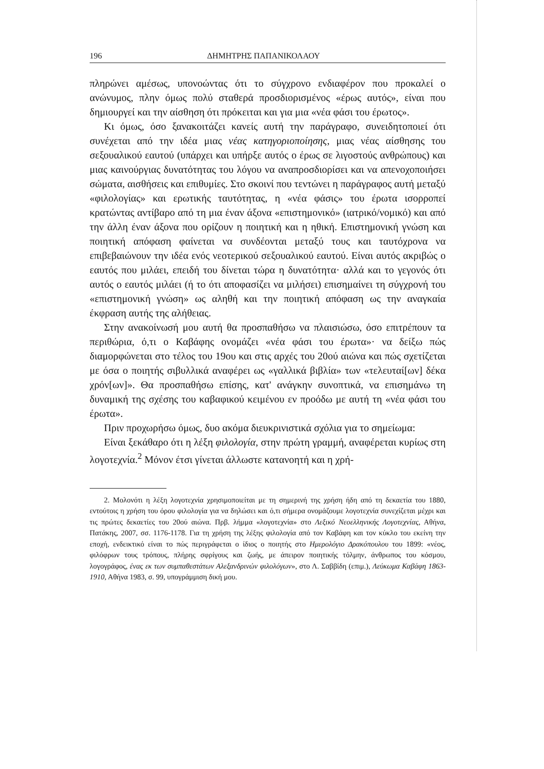196 ΔΗΜΗΤΡΗΣ ΠΑΠΑΝΙΚΟΛΑΟΥ
πληρώνει αμέσως, υπονοώντας ότι το σύγχρονο ενδιαφέρον που προκαλεί ο ανώνυμος, πλην όμως πολύ σταθερά προσδιορισμένος «έρως αυτός», είναι που δημιουργεί και την αίσθηση ότι πρόκειται και για μια «νέα φάσι του έρωτος».
Κι όμως, όσο ξανακοιτάζει κανείς αυτή την παράγραφο, συνειδητοποιεί ότι συνέχεται από την ιδέα μιας νέας κατηγοριοποίησης, μιας νέας αίσθησης του σεξουαλικού εαυτού (υπάρχει και υπήρξε αυτός ο έρως σε λιγοστούς ανθρώπους) και μιας καινούργιας δυνατότητας του λόγου να αναπροσδιορίσει και να απενοχοποιήσει σώματα, αισθήσεις και επιθυμίες. Στο σκοινί που τεντώνει η παράγραφος αυτή μεταξύ «φιλολογίας» και ερωτικής ταυτότητας, η «νέα φάσις» του έρωτα ισορροπεί κρατώντας αντίβαρο από τη μια έναν άξονα «επιστημονικό» (ιατρικό/νομικό) και από την άλλη έναν άξονα που ορίζουν η ποιητική και η ηθική. Επιστημονική γνώση και ποιητική απόφαση φαίνεται να συνδέονται μεταξύ τους και ταυτόχρονα να επιβεβαιώνουν την ιδέα ενός νεοτερικού σεξουαλικού εαυτού. Είναι αυτός ακριβώς ο εαυτός που μιλάει, επειδή του δίνεται τώρα η δυνατότητα· αλλά και το γεγονός ότι αυτός ο εαυτός μιλάει (ή το ότι αποφασίζει να μιλήσει) επισημαίνει τη σύγχρονή του «επιστημονική γνώση» ως αληθή και την ποιητική απόφαση ως την αναγκαία έκφραση αυτής της αλήθειας.
Στην ανακοίνωσή μου αυτή θα προσπαθήσω να πλαισιώσω, όσο επιτρέπουν τα περιθώρια, ό,τι ο Καβάφης ονομάζει «νέα φάσι του έρωτα»· να δείξω πώς διαμορφώνεται στο τέλος του 19ου και στις αρχές του 20ού αιώνα και πώς σχετίζεται με όσα ο ποιητής σιβυλλικά αναφέρει ως «γαλλικά βιβλία» των «τελευταί[ων] δέκα χρόν[ων]». Θα προσπαθήσω επίσης, κατ' ανάγκην συνοπτικά, να επισημάνω τη δυναμική της σχέσης του καβαφικού κειμένου εν προόδω με αυτή τη «νέα φάσι του έρωτα».
Πριν προχωρήσω όμως, δυο ακόμα διευκρινιστικά σχόλια για το σημείωμα:
Είναι ξεκάθαρο ότι η λέξη φιλολογία, στην πρώτη γραμμή, αναφέρεται κυρίως στη λογοτεχνία.<sup>2</sup> Μόνον έτσι γίνεται άλλωστε κατανοητή και η χρή-
2. Μολονότι η λέξη λογοτεχνία χρησιμοποιείται με τη σημερινή της χρήση ήδη από τη δεκαετία του 1880, εντούτοις η χρήση του όρου φιλολογία για να δηλώσει και ό,τι σήμερα ονομάζουμε λογοτεχνία συνεχίζεται μέχρι και τις πρώτες δεκαετίες του 20ού αιώνα. Πρβ. λήμμα «λογοτεχνία» στο Λεξικό Νεοελληνικής Λογοτεχνίας, Αθήνα, Πατάκης, 2007, σσ. 1176-1178. Για τη χρήση της λέξης φιλολογία από τον Καβάφη και τον κύκλο του εκείνη την εποχή, ενδεικτικό είναι το πώς περιγράφεται ο ίδιος ο ποιητής στο Ημερολόγιο Δρακόπουλου του 1899: «νέος, φιλόφρων τους τρόπους, πλήρης σφρίγους και ζωής, με άπειρον ποιητικής τόλμην, άνθρωπος του κόσμου, λογογράφος, ένας εκ των συμπαθεστάτων Αλεξανδρινών φιλολόγων», στο Λ. Σαββίδη (επιμ.), Λεύκωμα Καβάφη 1863-1910, Αθήνα 1983, σ. 99, υπογράμμιση δική μου.